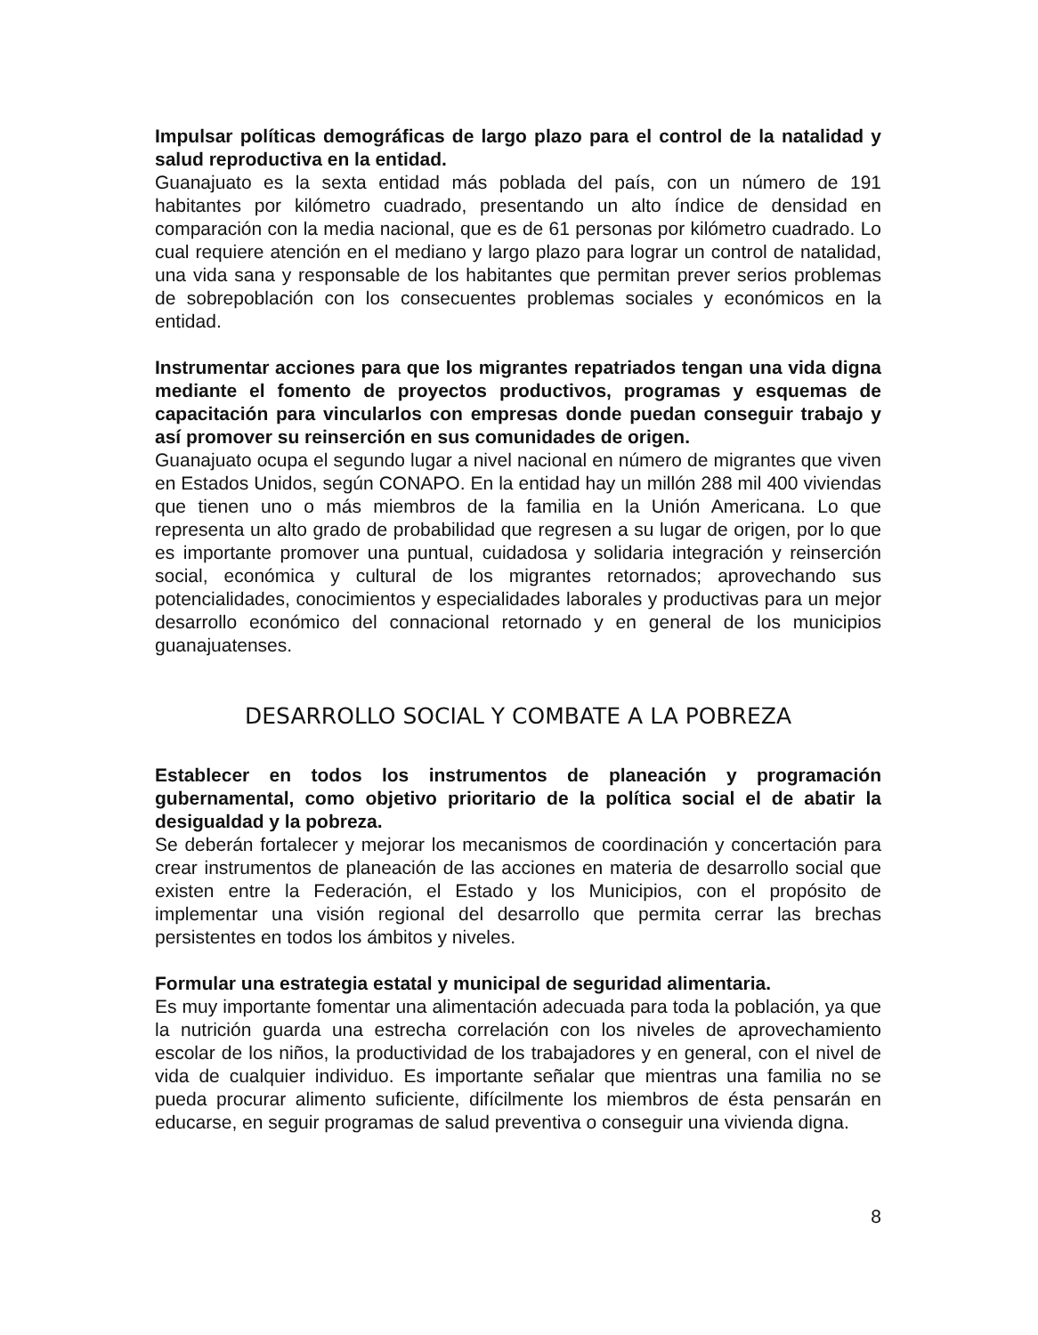Impulsar políticas demográficas de largo plazo para el control de la natalidad y salud reproductiva en la entidad.
Guanajuato es la sexta entidad más poblada del país, con un número de 191 habitantes por kilómetro cuadrado, presentando un alto índice de densidad en comparación con la media nacional, que es de 61 personas por kilómetro cuadrado. Lo cual requiere atención en el mediano y largo plazo para lograr un control de natalidad, una vida sana y responsable de los habitantes que permitan prever serios problemas de sobrepoblación con los consecuentes problemas sociales y económicos en la entidad.
Instrumentar acciones para que los migrantes repatriados tengan una vida digna mediante el fomento de proyectos productivos, programas y esquemas de capacitación para vincularlos con empresas donde puedan conseguir trabajo y así promover su reinserción en sus comunidades de origen.
Guanajuato ocupa el segundo lugar a nivel nacional en número de migrantes que viven en Estados Unidos, según CONAPO. En la entidad hay un millón 288 mil 400 viviendas que tienen uno o más miembros de la familia en la Unión Americana. Lo que representa un alto grado de probabilidad que regresen a su lugar de origen, por lo que es importante promover una puntual, cuidadosa y solidaria integración y reinserción social, económica y cultural de los migrantes retornados; aprovechando sus potencialidades, conocimientos y especialidades laborales y productivas para un mejor desarrollo económico del connacional retornado y en general de los municipios guanajuatenses.
DESARROLLO SOCIAL Y COMBATE A LA POBREZA
Establecer en todos los instrumentos de planeación y programación gubernamental, como objetivo prioritario de la política social el de abatir la desigualdad y la pobreza.
Se deberán fortalecer y mejorar los mecanismos de coordinación y concertación para crear instrumentos de planeación de las acciones en materia de desarrollo social que existen entre la Federación, el Estado y los Municipios, con el propósito de implementar una visión regional del desarrollo que permita cerrar las brechas persistentes en todos los ámbitos y niveles.
Formular una estrategia estatal y municipal de seguridad alimentaria.
Es muy importante fomentar una alimentación adecuada para toda la población, ya que la nutrición guarda una estrecha correlación con los niveles de aprovechamiento escolar de los niños, la productividad de los trabajadores y en general, con el nivel de vida de cualquier individuo. Es importante señalar que mientras una familia no se pueda procurar alimento suficiente, difícilmente los miembros de ésta pensarán en educarse, en seguir programas de salud preventiva o conseguir una vivienda digna.
8